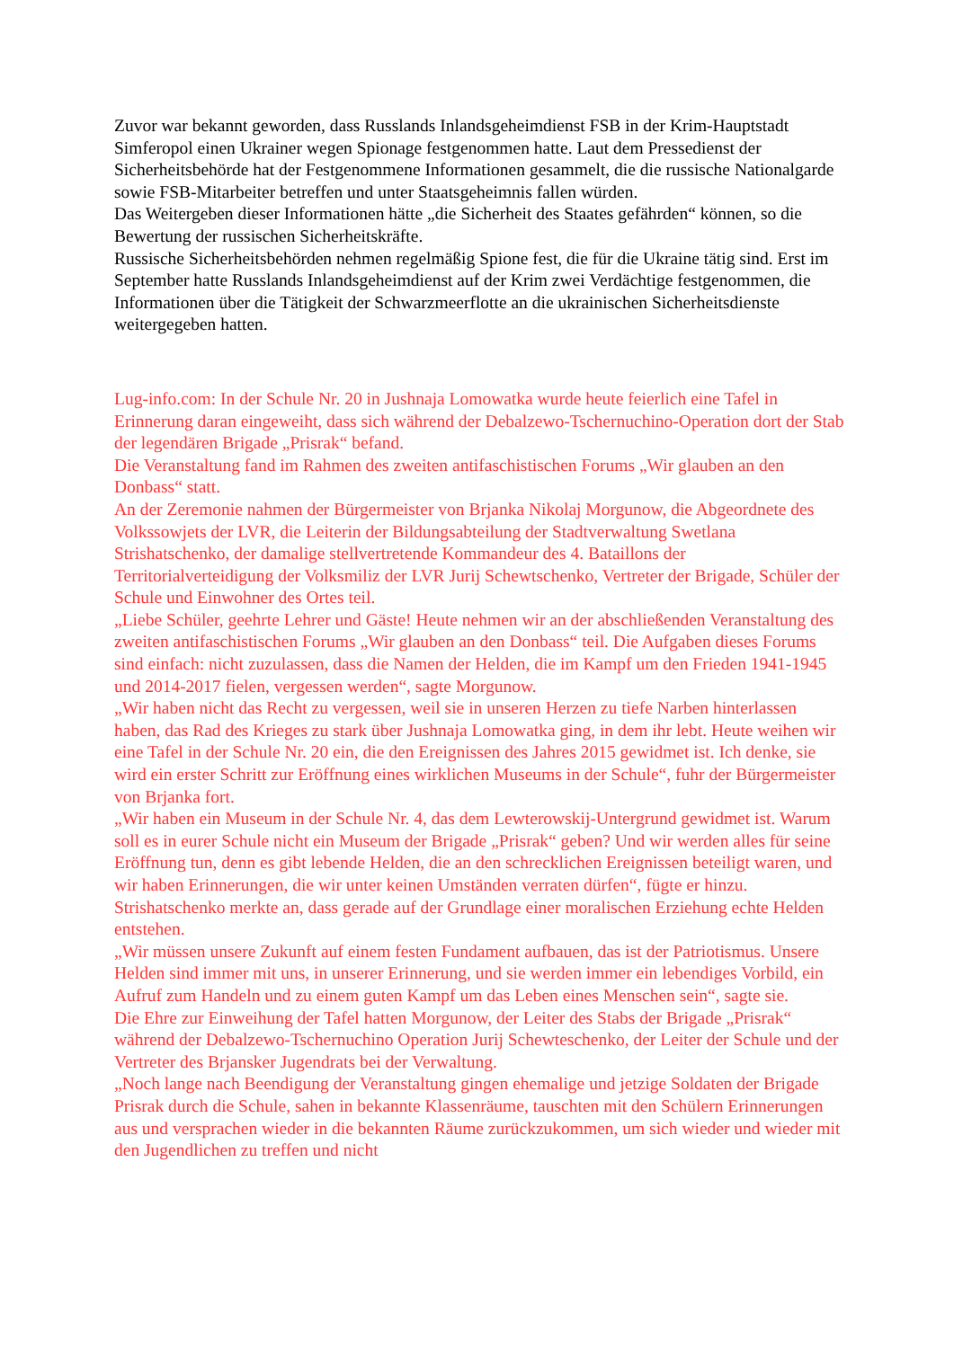Zuvor war bekannt geworden, dass Russlands Inlandsgeheimdienst FSB in der Krim-Hauptstadt Simferopol einen Ukrainer wegen Spionage festgenommen hatte. Laut dem Pressedienst der Sicherheitsbehörde hat der Festgenommene Informationen gesammelt, die die russische Nationalgarde sowie FSB-Mitarbeiter betreffen und unter Staatsgeheimnis fallen würden.
Das Weitergeben dieser Informationen hätte „die Sicherheit des Staates gefährden“ können, so die Bewertung der russischen Sicherheitskräfte.
Russische Sicherheitsbehörden nehmen regelmäßig Spione fest, die für die Ukraine tätig sind. Erst im September hatte Russlands Inlandsgeheimdienst auf der Krim zwei Verdächtige festgenommen, die Informationen über die Tätigkeit der Schwarzmeerflotte an die ukrainischen Sicherheitsdienste weitergegeben hatten.
Lug-info.com: In der Schule Nr. 20 in Jushnaja Lomowatka wurde heute feierlich eine Tafel in Erinnerung daran eingeweiht, dass sich während der Debalzewo-Tschernuchino-Operation dort der Stab der legendären Brigade „Prisrak“ befand.
Die Veranstaltung fand im Rahmen des zweiten antifaschistischen Forums „Wir glauben an den Donbass“ statt.
An der Zeremonie nahmen der Bürgermeister von Brjanka Nikolaj Morgunow, die Abgeordnete des Volkssowjets der LVR, die Leiterin der Bildungsabteilung der Stadtverwaltung Swetlana Strishatschenko, der damalige stellvertretende Kommandeur des 4. Bataillons der Territorialverteidigung der Volksmiliz der LVR Jurij Schewtschenko, Vertreter der Brigade, Schüler der Schule und Einwohner des Ortes teil.
„Liebe Schüler, geehrte Lehrer und Gäste! Heute nehmen wir an der abschließenden Veranstaltung des zweiten antifaschistischen Forums „Wir glauben an den Donbass“ teil. Die Aufgaben dieses Forums sind einfach: nicht zuzulassen, dass die Namen der Helden, die im Kampf um den Frieden 1941-1945 und 2014-2017 fielen, vergessen werden“, sagte Morgunow.
„Wir haben nicht das Recht zu vergessen, weil sie in unseren Herzen zu tiefe Narben hinterlassen haben, das Rad des Krieges zu stark über Jushnaja Lomowatka ging, in dem ihr lebt. Heute weihen wir eine Tafel in der Schule Nr. 20 ein, die den Ereignissen des Jahres 2015 gewidmet ist. Ich denke, sie wird ein erster Schritt zur Eröffnung eines wirklichen Museums in der Schule“, fuhr der Bürgermeister von Brjanka fort.
„Wir haben ein Museum in der Schule Nr. 4, das dem Lewterowskij-Untergrund gewidmet ist. Warum soll es in eurer Schule nicht ein Museum der Brigade „Prisrak“ geben? Und wir werden alles für seine Eröffnung tun, denn es gibt lebende Helden, die an den schrecklichen Ereignissen beteiligt waren, und wir haben Erinnerungen, die wir unter keinen Umständen verraten dürfen“, fügte er hinzu.
Strishatschenko merkte an, dass gerade auf der Grundlage einer moralischen Erziehung echte Helden entstehen.
„Wir müssen unsere Zukunft auf einem festen Fundament aufbauen, das ist der Patriotismus. Unsere Helden sind immer mit uns, in unserer Erinnerung, und sie werden immer ein lebendiges Vorbild, ein Aufruf zum Handeln und zu einem guten Kampf um das Leben eines Menschen sein“, sagte sie.
Die Ehre zur Einweihung der Tafel hatten Morgunow, der Leiter des Stabs der Brigade „Prisrak“ während der Debalzewo-Tschernuchino Operation Jurij Schewteschenko, der Leiter der Schule und der Vertreter des Brjansker Jugendrats bei der Verwaltung.
„Noch lange nach Beendigung der Veranstaltung gingen ehemalige und jetzige Soldaten der Brigade Prisrak durch die Schule, sahen in bekannte Klassenräume, tauschten mit den Schülern Erinnerungen aus und versprachen wieder in die bekannten Räume zurückzukommen, um sich wieder und wieder mit den Jugendlichen zu treffen und nicht